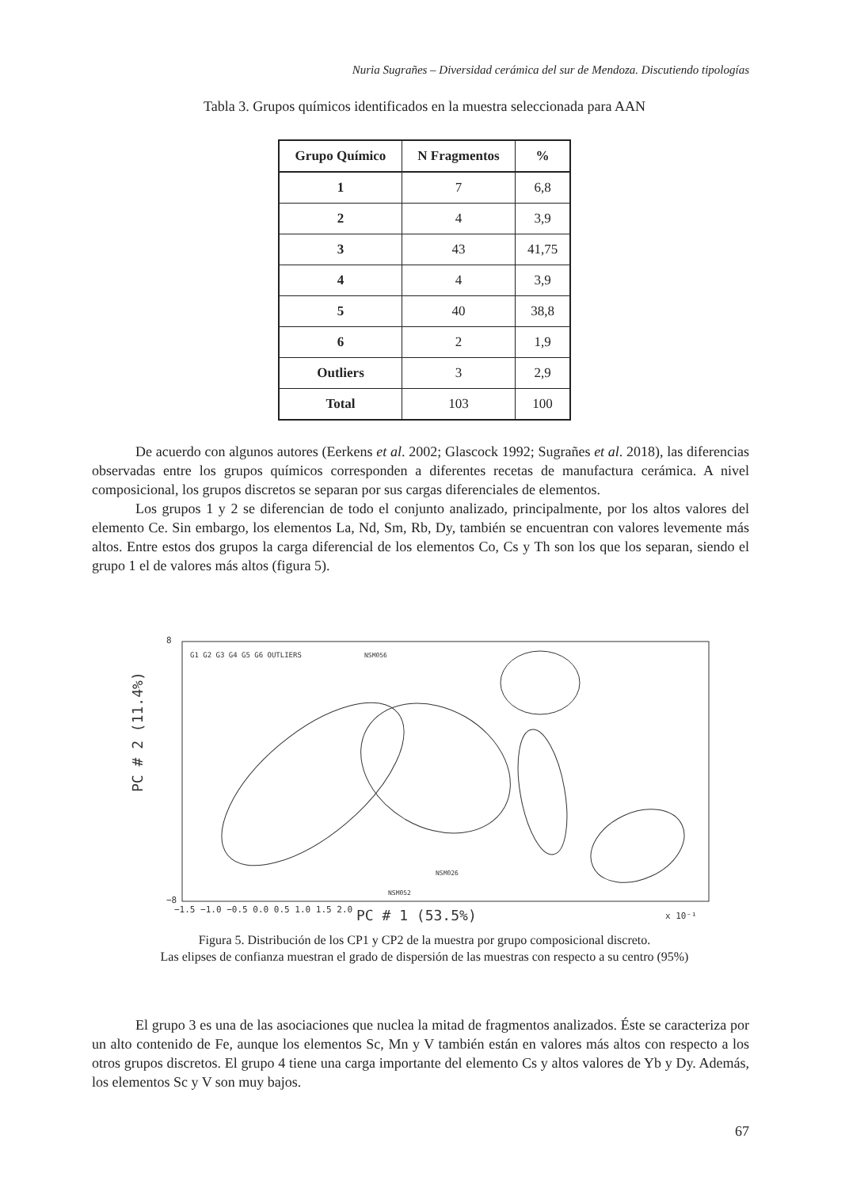Nuria Sugrañes – Diversidad cerámica del sur de Mendoza. Discutiendo tipologías
Tabla 3. Grupos químicos identificados en la muestra seleccionada para AAN
| Grupo Químico | N Fragmentos | % |
| --- | --- | --- |
| 1 | 7 | 6,8 |
| 2 | 4 | 3,9 |
| 3 | 43 | 41,75 |
| 4 | 4 | 3,9 |
| 5 | 40 | 38,8 |
| 6 | 2 | 1,9 |
| Outliers | 3 | 2,9 |
| Total | 103 | 100 |
De acuerdo con algunos autores (Eerkens et al. 2002; Glascock 1992; Sugrañes et al. 2018), las diferencias observadas entre los grupos químicos corresponden a diferentes recetas de manufactura cerámica. A nivel composicional, los grupos discretos se separan por sus cargas diferenciales de elementos.
Los grupos 1 y 2 se diferencian de todo el conjunto analizado, principalmente, por los altos valores del elemento Ce. Sin embargo, los elementos La, Nd, Sm, Rb, Dy, también se encuentran con valores levemente más altos. Entre estos dos grupos la carga diferencial de los elementos Co, Cs y Th son los que los separan, siendo el grupo 1 el de valores más altos (figura 5).
PC # 2 (11.4%)
PC # 1 (53.5%)
8
−8
−1.5 −1.0 −0.5 0.0 0.5 1.0 1.5 2.0
x 10⁻¹
G1 G2 G3 G4 G5 G6 OUTLIERS
NSM056
NSM026
NSM052
Figura 5. Distribución de los CP1 y CP2 de la muestra por grupo composicional discreto.
Las elipses de confianza muestran el grado de dispersión de las muestras con respecto a su centro (95%)
El grupo 3 es una de las asociaciones que nuclea la mitad de fragmentos analizados. Éste se caracteriza por un alto contenido de Fe, aunque los elementos Sc, Mn y V también están en valores más altos con respecto a los otros grupos discretos. El grupo 4 tiene una carga importante del elemento Cs y altos valores de Yb y Dy. Además, los elementos Sc y V son muy bajos.
67